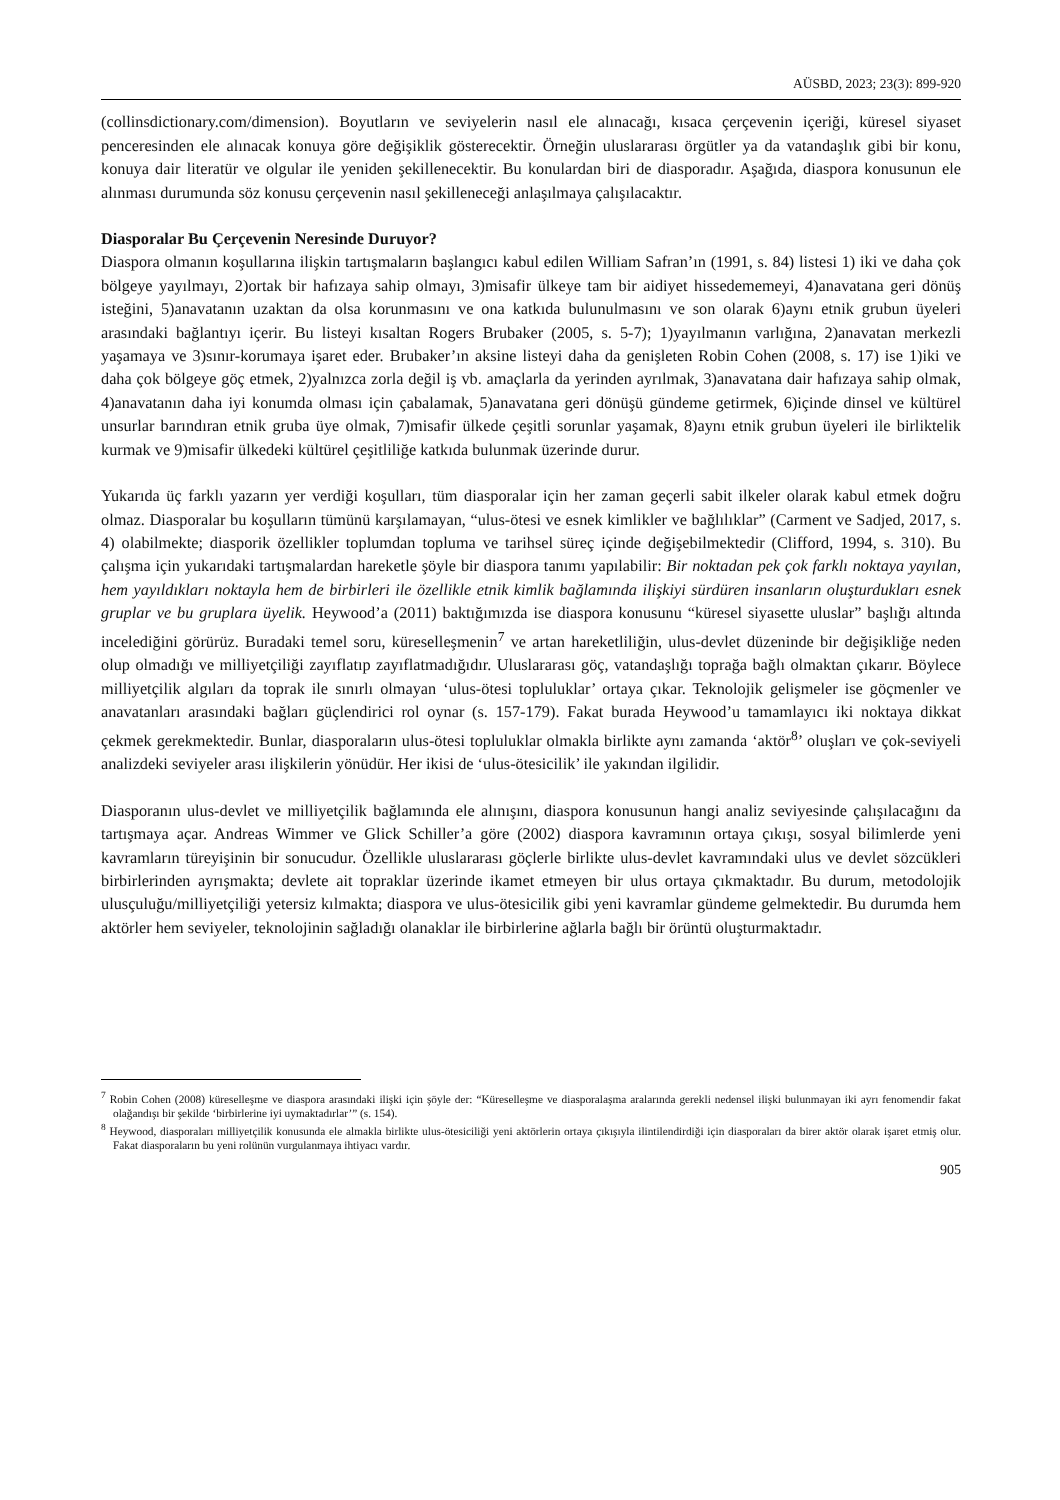AÜSBD, 2023; 23(3): 899-920
(collinsdictionary.com/dimension). Boyutların ve seviyelerin nasıl ele alınacağı, kısaca çerçevenin içeriği, küresel siyaset penceresinden ele alınacak konuya göre değişiklik gösterecektir. Örneğin uluslararası örgütler ya da vatandaşlık gibi bir konu, konuya dair literatür ve olgular ile yeniden şekillenecektir. Bu konulardan biri de diasporadır. Aşağıda, diaspora konusunun ele alınması durumunda söz konusu çerçevenin nasıl şekilleneceği anlaşılmaya çalışılacaktır.
Diasporalar Bu Çerçevenin Neresinde Duruyor?
Diaspora olmanın koşullarına ilişkin tartışmaların başlangıcı kabul edilen William Safran’ın (1991, s. 84) listesi 1) iki ve daha çok bölgeye yayılmayı, 2)ortak bir hafızaya sahip olmayı, 3)misafir ülkeye tam bir aidiyet hissedememeyi, 4)anavatana geri dönüş isteğini, 5)anavatanın uzaktan da olsa korunmasını ve ona katkıda bulunulmasını ve son olarak 6)aynı etnik grubun üyeleri arasındaki bağlantıyı içerir. Bu listeyi kısaltan Rogers Brubaker (2005, s. 5-7); 1)yayılmanın varlığına, 2)anavatan merkezli yaşamaya ve 3)sınır-korumaya işaret eder. Brubaker’ın aksine listeyi daha da genişleten Robin Cohen (2008, s. 17) ise 1)iki ve daha çok bölgeye göç etmek, 2)yalnızca zorla değil iş vb. amaçlarla da yerinden ayrılmak, 3)anavatana dair hafızaya sahip olmak, 4)anavatanın daha iyi konumda olması için çabalamak, 5)anavatana geri dönüşü gündeme getirmek, 6)içinde dinsel ve kültürel unsurlar barındıran etnik gruba üye olmak, 7)misafir ülkede çeşitli sorunlar yaşamak, 8)aynı etnik grubun üyeleri ile birliktelik kurmak ve 9)misafir ülkedeki kültürel çeşitliliğe katkıda bulunmak üzerinde durur.
Yukarıda üç farklı yazarın yer verdiği koşulları, tüm diasporalar için her zaman geçerli sabit ilkeler olarak kabul etmek doğru olmaz. Diasporalar bu koşulların tümünü karşılamayan, “ulus-ötesi ve esnek kimlikler ve bağlılıklar” (Carment ve Sadjed, 2017, s. 4) olabilmekte; diasporik özellikler toplumdan topluma ve tarihsel süreç içinde değişebilmektedir (Clifford, 1994, s. 310). Bu çalışma için yukarıdaki tartışmalardan hareketle şöyle bir diaspora tanımı yapılabilir: Bir noktadan pek çok farklı noktaya yayılan, hem yayıldıkları noktayla hem de birbirleri ile özellikle etnik kimlik bağlamında ilişkiyi sürdüren insanların oluşturdukları esnek gruplar ve bu gruplara üyelik. Heywood’a (2011) baktığımızda ise diaspora konusunu “küresel siyasette uluslar” başlığı altında incelediğini görürüz. Buradaki temel soru, küreselleşmenin<sup>7</sup> ve artan hareketliliğin, ulus-devlet düzeninde bir değişikliğe neden olup olmadığı ve milliyetçiliği zayıflatıp zayıflatmadığıdır. Uluslararası göç, vatandaşlığı toprağa bağlı olmaktan çıkarır. Böylece milliyetçilik algıları da toprak ile sınırlı olmayan ‘ulus-ötesi topluluklar’ ortaya çıkar. Teknolojik gelişmeler ise göçmenler ve anavatanları arasındaki bağları güçlendirici rol oynar (s. 157-179). Fakat burada Heywood’u tamamlayıcı iki noktaya dikkat çekmek gerekmektedir. Bunlar, diasporaların ulus-ötesi topluluklar olmakla birlikte aynı zamanda ‘aktör<sup>8</sup>’ oluşları ve çok-seviyeli analizdeki seviyeler arası ilişkilerin yönüdür. Her ikisi de ‘ulus-ötesicilik’ ile yakından ilgilidir.
Diasporanın ulus-devlet ve milliyetçilik bağlamında ele alınışını, diaspora konusunun hangi analiz seviyesinde çalışılacağını da tartışmaya açar. Andreas Wimmer ve Glick Schiller’a göre (2002) diaspora kavramının ortaya çıkışı, sosyal bilimlerde yeni kavramların türeyişinin bir sonucudur. Özellikle uluslararası göçlerle birlikte ulus-devlet kavramındaki ulus ve devlet sözcükleri birbirlerinden ayrışmakta; devlete ait topraklar üzerinde ikamet etmeyen bir ulus ortaya çıkmaktadır. Bu durum, metodolojik ulusçuluğu/milliyetçiliği yetersiz kılmakta; diaspora ve ulus-ötesicilik gibi yeni kavramlar gündeme gelmektedir. Bu durumda hem aktörler hem seviyeler, teknolojinin sağladığı olanaklar ile birbirlerine ağlarla bağlı bir örüntü oluşturmaktadır.
<sup>7</sup> Robin Cohen (2008) küreselleşme ve diaspora arasındaki ilişki için şöyle der: “Küreselleşme ve diasporalaşma aralarında gerekli nedensel ilişki bulunmayan iki ayrı fenomendir fakat olağandışı bir şekilde ‘birbirlerine iyi uymaktadırlar’” (s. 154).
<sup>8</sup> Heywood, diasporaları milliyetçilik konusunda ele almakla birlikte ulus-ötesiciliği yeni aktörlerin ortaya çıkışıyla ilintilendirdiği için diasporaları da birer aktör olarak işaret etmiş olur. Fakat diasporaların bu yeni rolünün vurgulanmaya ihtiyacı vardır.
905